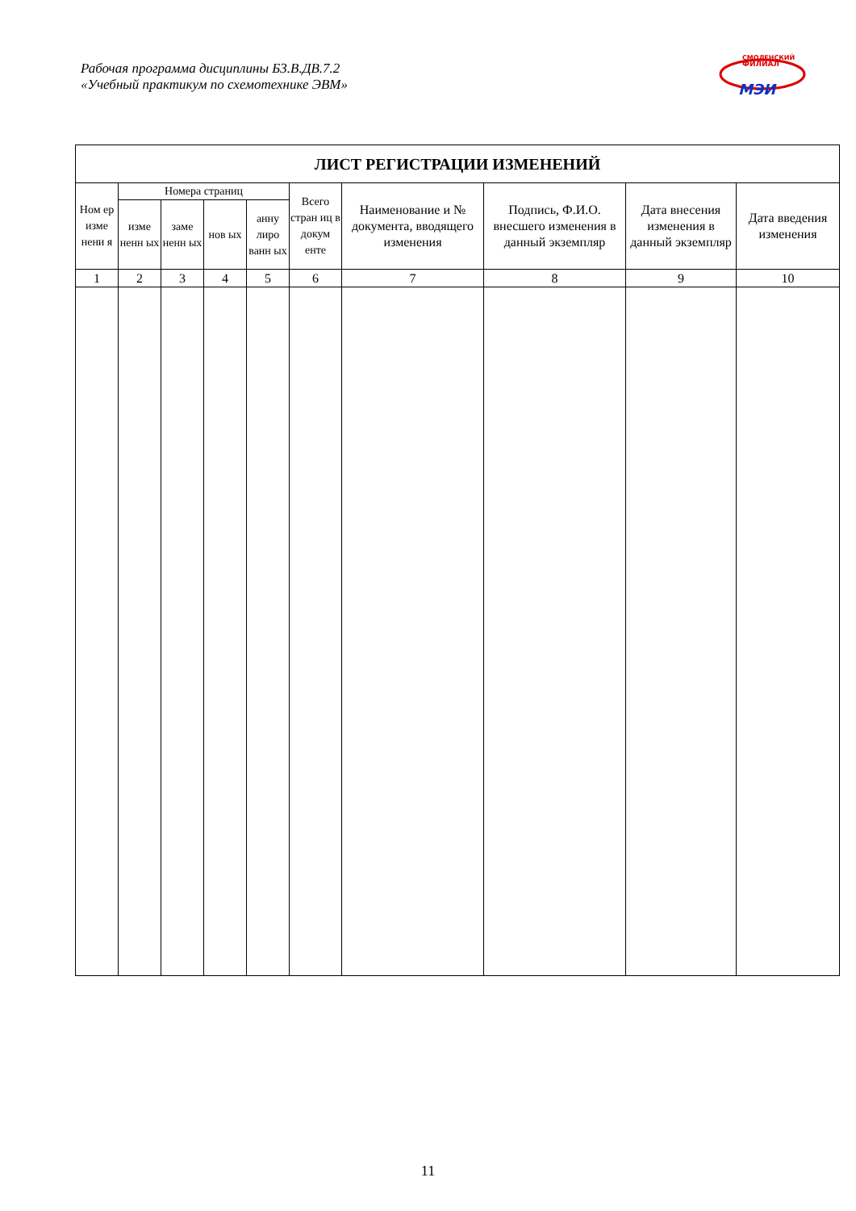Рабочая программа дисциплины Б3.В.ДВ.7.2
«Учебный практикум по схемотехнике ЭВМ»
СМОЛЕНСКИЙ
ФИЛИАЛ
МЭИ
| ЛИСТ РЕГИСТРАЦИИ ИЗМЕНЕНИЙ | | | | | | | | | |
| --- | --- | --- | --- | --- | --- | --- | --- | --- | --- |
| Ном ер изме нени я | Номера страниц | | | | Всего стран иц в докум енте | Наименование и № документа, вводящего изменения | Подпись, Ф.И.О. внесшего изменения в данный экземпляр | Дата внесения изменения в данный экземпляр | Дата введения изменения |
| | изме ненн ых | заме ненн ых | нов ых | анну лиро ванн ых | | | | | |
| 1 | 2 | 3 | 4 | 5 | 6 | 7 | 8 | 9 | 10 |
11